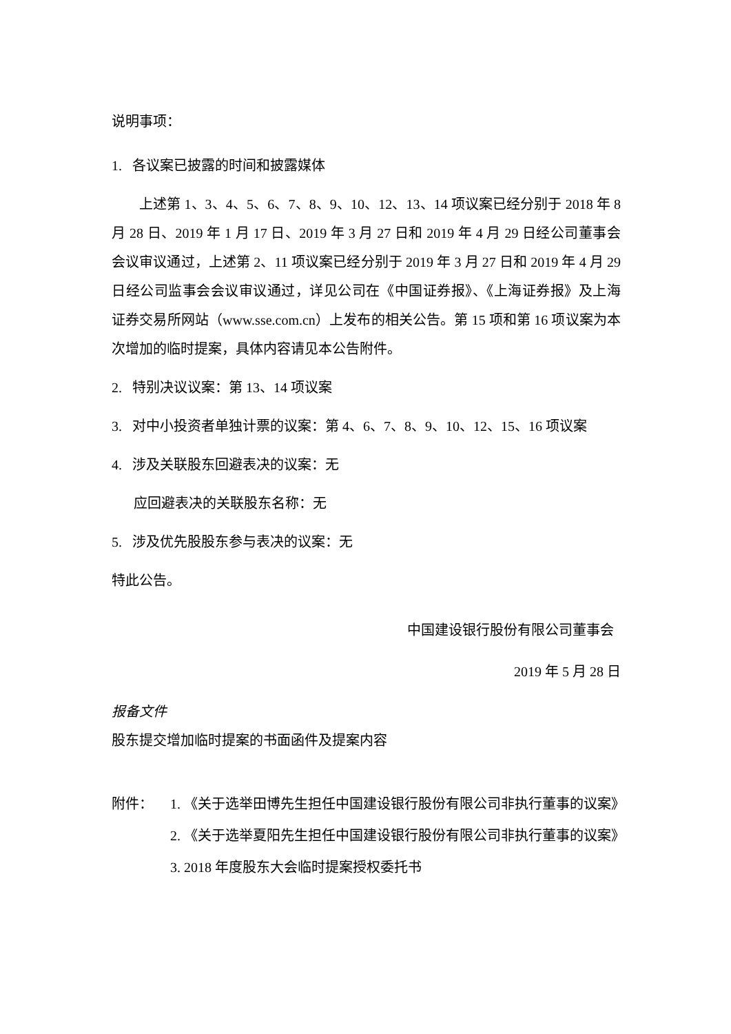说明事项：
1. 各议案已披露的时间和披露媒体
上述第 1、3、4、5、6、7、8、9、10、12、13、14 项议案已经分别于 2018 年 8 月 28 日、2019 年 1 月 17 日、2019 年 3 月 27 日和 2019 年 4 月 29 日经公司董事会会议审议通过，上述第 2、11 项议案已经分别于 2019 年 3 月 27 日和 2019 年 4 月 29 日经公司监事会会议审议通过，详见公司在《中国证券报》、《上海证券报》及上海证券交易所网站（www.sse.com.cn）上发布的相关公告。第 15 项和第 16 项议案为本次增加的临时提案，具体内容请见本公告附件。
2. 特别决议议案：第 13、14 项议案
3. 对中小投资者单独计票的议案：第 4、6、7、8、9、10、12、15、16 项议案
4. 涉及关联股东回避表决的议案：无
应回避表决的关联股东名称：无
5. 涉及优先股股东参与表决的议案：无
特此公告。
中国建设银行股份有限公司董事会
2019 年 5 月 28 日
报备文件
股东提交增加临时提案的书面函件及提案内容
附件： 1. 《关于选举田博先生担任中国建设银行股份有限公司非执行董事的议案》
2. 《关于选举夏阳先生担任中国建设银行股份有限公司非执行董事的议案》
3. 2018 年度股东大会临时提案授权委托书